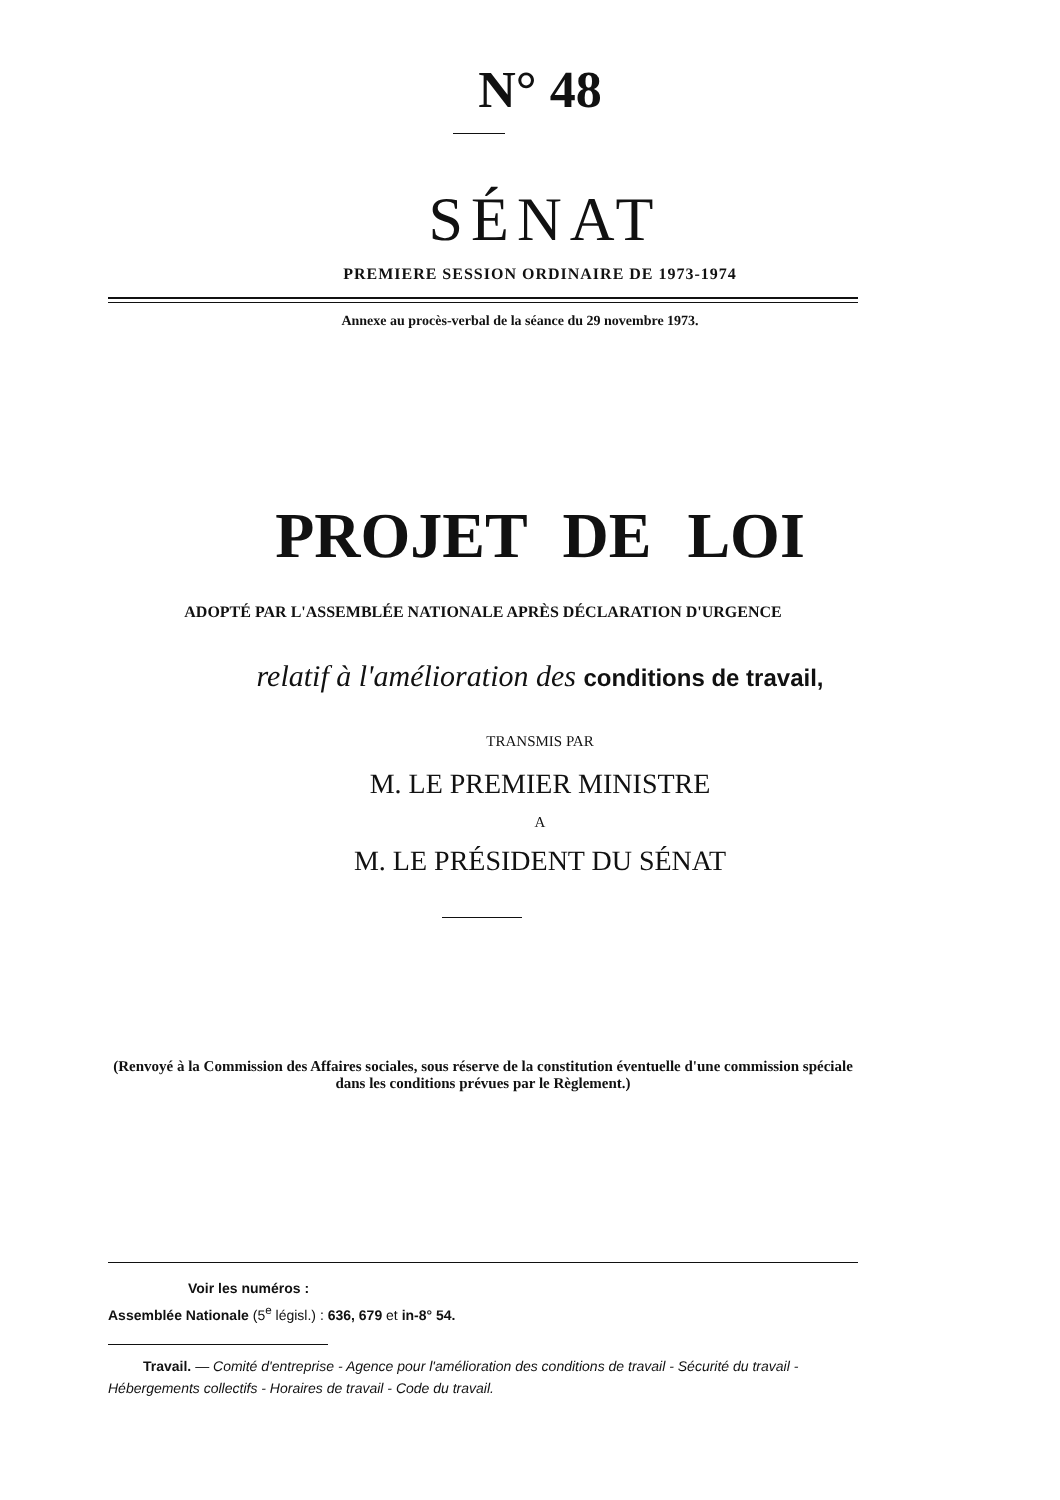N° 48
SÉNAT
PREMIERE SESSION ORDINAIRE DE 1973-1974
Annexe au procès-verbal de la séance du 29 novembre 1973.
PROJET DE LOI
ADOPTÉ PAR L'ASSEMBLÉE NATIONALE APRÈS DÉCLARATION D'URGENCE
relatif à l'amélioration des conditions de travail,
TRANSMIS PAR
M. LE PREMIER MINISTRE
A
M. LE PRÉSIDENT DU SÉNAT
(Renvoyé à la Commission des Affaires sociales, sous réserve de la constitution éventuelle d'une commission spéciale dans les conditions prévues par le Règlement.)
Voir les numéros :
Assemblée Nationale (5<sup>e</sup> législ.) : 636, 679 et in-8° 54.
Travail. — Comité d'entreprise - Agence pour l'amélioration des conditions de travail - Sécurité du travail - Hébergements collectifs - Horaires de travail - Code du travail.